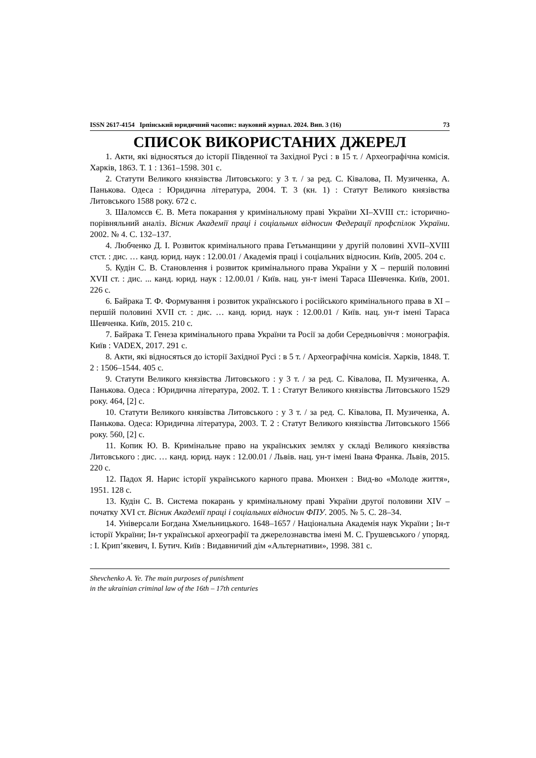ISSN 2617-4154 Ірпінський юридичний часопис: науковий журнал. 2024. Вип. 3 (16) 73
СПИСОК ВИКОРИСТАНИХ ДЖЕРЕЛ
1. Акти, які відносяться до історії Південної та Західної Русі : в 15 т. / Археографічна комісія. Харків, 1863. Т. 1 : 1361–1598. 301 с.
2. Статути Великого князівства Литовського: у 3 т. / за ред. С. Ківалова, П. Музиченка, А. Панькова. Одеса : Юридична література, 2004. Т. 3 (кн. 1) : Статут Великого князівства Литовського 1588 року. 672 с.
3. Шаломєєв Є. В. Мета покарання у кримінальному праві України XI–XVIII ст.: історично-порівняльний аналіз. Вісник Академії праці і соціальних відносин Федерації профспілок України. 2002. № 4. С. 132–137.
4. Любченко Д. І. Розвиток кримінального права Гетьманщини у другій половині XVII–XVIII стст. : дис. … канд. юрид. наук : 12.00.01 / Академія праці і соціальних відносин. Київ, 2005. 204 с.
5. Кудін С. В. Становлення і розвиток кримінального права України у Х – першій половині XVII ст. : дис. ... канд. юрид. наук : 12.00.01 / Київ. нац. ун-т імені Тараса Шевченка. Київ, 2001. 226 с.
6. Байрака Т. Ф. Формування і розвиток українського і російського кримінального права в XI – першій половині XVII ст. : дис. … канд. юрид. наук : 12.00.01 / Київ. нац. ун-т імені Тараса Шевченка. Київ, 2015. 210 с.
7. Байрака Т. Генеза кримінального права України та Росії за доби Середньовіччя : монографія. Київ : VADEX, 2017. 291 с.
8. Акти, які відносяться до історії Західної Русі : в 5 т. / Археографічна комісія. Харків, 1848. Т. 2 : 1506–1544. 405 с.
9. Статути Великого князівства Литовського : у 3 т. / за ред. С. Ківалова, П. Музиченка, А. Панькова. Одеса : Юридична література, 2002. Т. 1 : Статут Великого князівства Литовського 1529 року. 464, [2] с.
10. Статути Великого князівства Литовського : у 3 т. / за ред. С. Ківалова, П. Музиченка, А. Панькова. Одеса: Юридична література, 2003. Т. 2 : Статут Великого князівства Литовського 1566 року. 560, [2] с.
11. Копик Ю. В. Кримінальне право на українських землях у складі Великого князівства Литовського : дис. … канд. юрид. наук : 12.00.01 / Львів. нац. ун-т імені Івана Франка. Львів, 2015. 220 с.
12. Падох Я. Нарис історії українського карного права. Мюнхен : Вид-во «Молоде життя», 1951. 128 с.
13. Кудін С. В. Система покарань у кримінальному праві України другої половини XIV – початку XVI ст. Вісник Академії праці і соціальних відносин ФПУ. 2005. № 5. С. 28–34.
14. Універсали Богдана Хмельницького. 1648–1657 / Національна Академія наук України ; Ін-т історії України; Ін-т української археографії та джерелознавства імені М. С. Грушевського / упоряд. : І. Крип’якевич, І. Бутич. Київ : Видавничий дім «Альтернативи», 1998. 381 с.
Shevchenko A. Ye. The main purposes of punishment
in the ukrainian criminal law of the 16th – 17th centuries